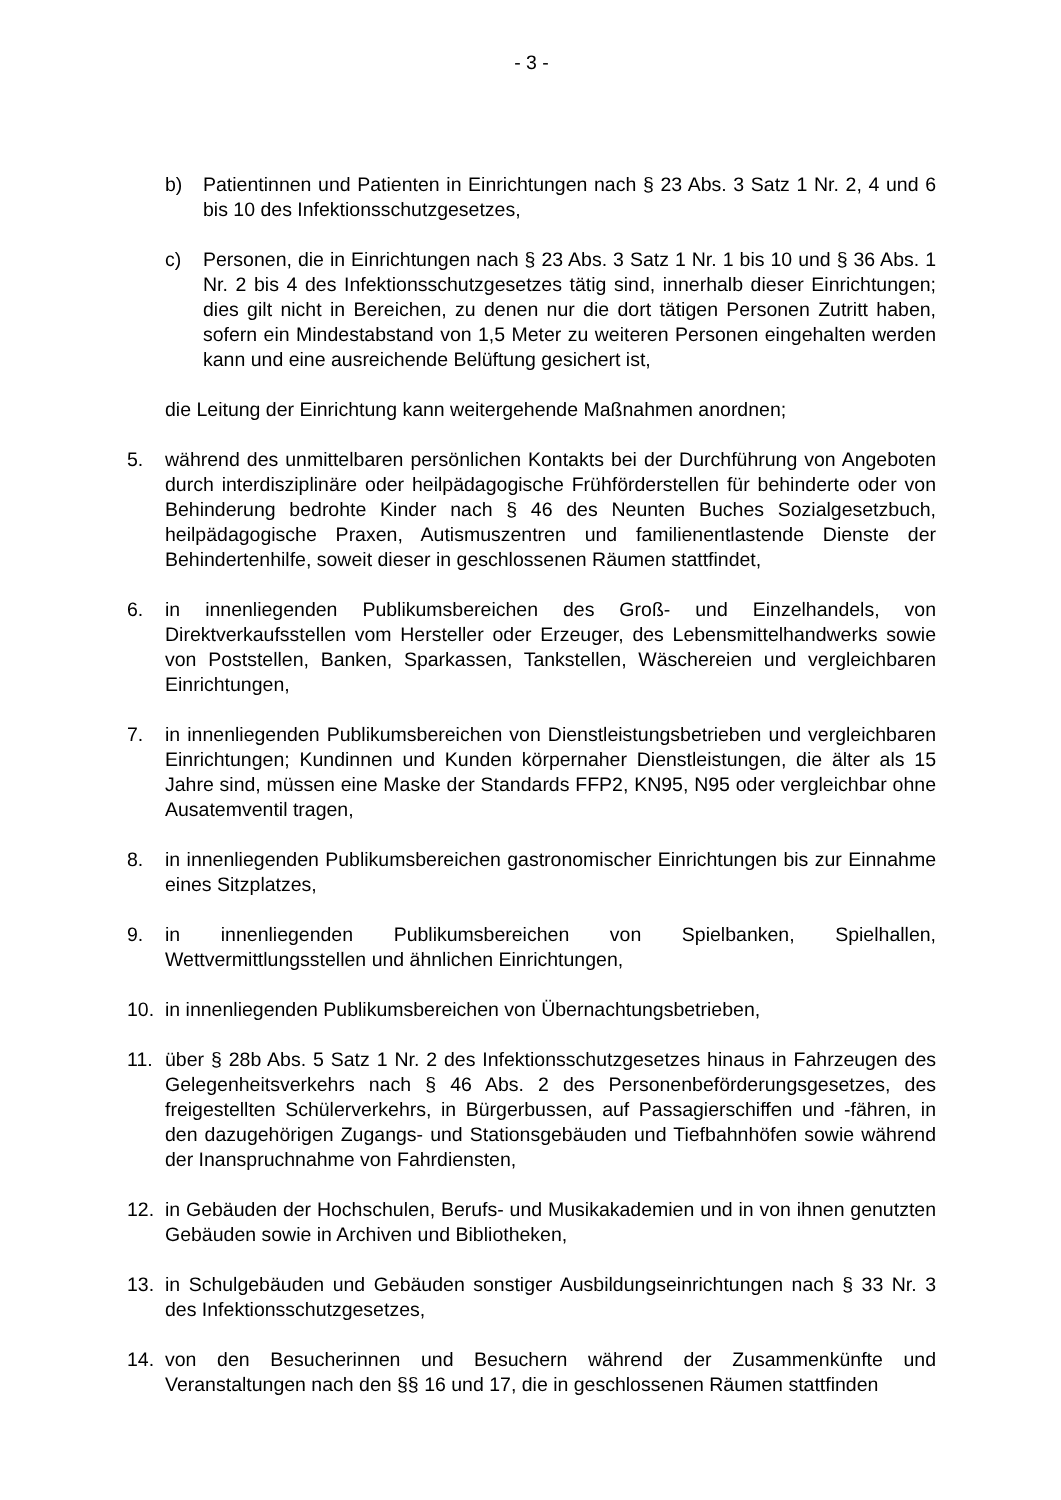- 3 -
b) Patientinnen und Patienten in Einrichtungen nach § 23 Abs. 3 Satz 1 Nr. 2, 4 und 6 bis 10 des Infektionsschutzgesetzes,
c) Personen, die in Einrichtungen nach § 23 Abs. 3 Satz 1 Nr. 1 bis 10 und § 36 Abs. 1 Nr. 2 bis 4 des Infektionsschutzgesetzes tätig sind, innerhalb dieser Einrichtungen; dies gilt nicht in Bereichen, zu denen nur die dort tätigen Personen Zutritt haben, sofern ein Mindestabstand von 1,5 Meter zu weiteren Personen eingehalten werden kann und eine ausreichende Belüftung gesichert ist,
die Leitung der Einrichtung kann weitergehende Maßnahmen anordnen;
5. während des unmittelbaren persönlichen Kontakts bei der Durchführung von Angeboten durch interdisziplinäre oder heilpädagogische Frühförderstellen für behinderte oder von Behinderung bedrohte Kinder nach § 46 des Neunten Buches Sozialgesetzbuch, heilpädagogische Praxen, Autismuszentren und familienentlastende Dienste der Behindertenhilfe, soweit dieser in geschlossenen Räumen stattfindet,
6. in innenliegenden Publikumsbereichen des Groß- und Einzelhandels, von Direktverkaufsstellen vom Hersteller oder Erzeuger, des Lebensmittelhandwerks sowie von Poststellen, Banken, Sparkassen, Tankstellen, Wäschereien und vergleichbaren Einrichtungen,
7. in innenliegenden Publikumsbereichen von Dienstleistungsbetrieben und vergleichbaren Einrichtungen; Kundinnen und Kunden körpernaher Dienstleistungen, die älter als 15 Jahre sind, müssen eine Maske der Standards FFP2, KN95, N95 oder vergleichbar ohne Ausatemventil tragen,
8. in innenliegenden Publikumsbereichen gastronomischer Einrichtungen bis zur Einnahme eines Sitzplatzes,
9. in innenliegenden Publikumsbereichen von Spielbanken, Spielhallen, Wettvermittlungsstellen und ähnlichen Einrichtungen,
10. in innenliegenden Publikumsbereichen von Übernachtungsbetrieben,
11. über § 28b Abs. 5 Satz 1 Nr. 2 des Infektionsschutzgesetzes hinaus in Fahrzeugen des Gelegenheitsverkehrs nach § 46 Abs. 2 des Personenbeförderungsgesetzes, des freigestellten Schülerverkehrs, in Bürgerbussen, auf Passagierschiffen und -fähren, in den dazugehörigen Zugangs- und Stationsgebäuden und Tiefbahnhöfen sowie während der Inanspruchnahme von Fahrdiensten,
12. in Gebäuden der Hochschulen, Berufs- und Musikakademien und in von ihnen genutzten Gebäuden sowie in Archiven und Bibliotheken,
13. in Schulgebäuden und Gebäuden sonstiger Ausbildungseinrichtungen nach § 33 Nr. 3 des Infektionsschutzgesetzes,
14. von den Besucherinnen und Besuchern während der Zusammenkünfte und Veranstaltungen nach den §§ 16 und 17, die in geschlossenen Räumen stattfinden